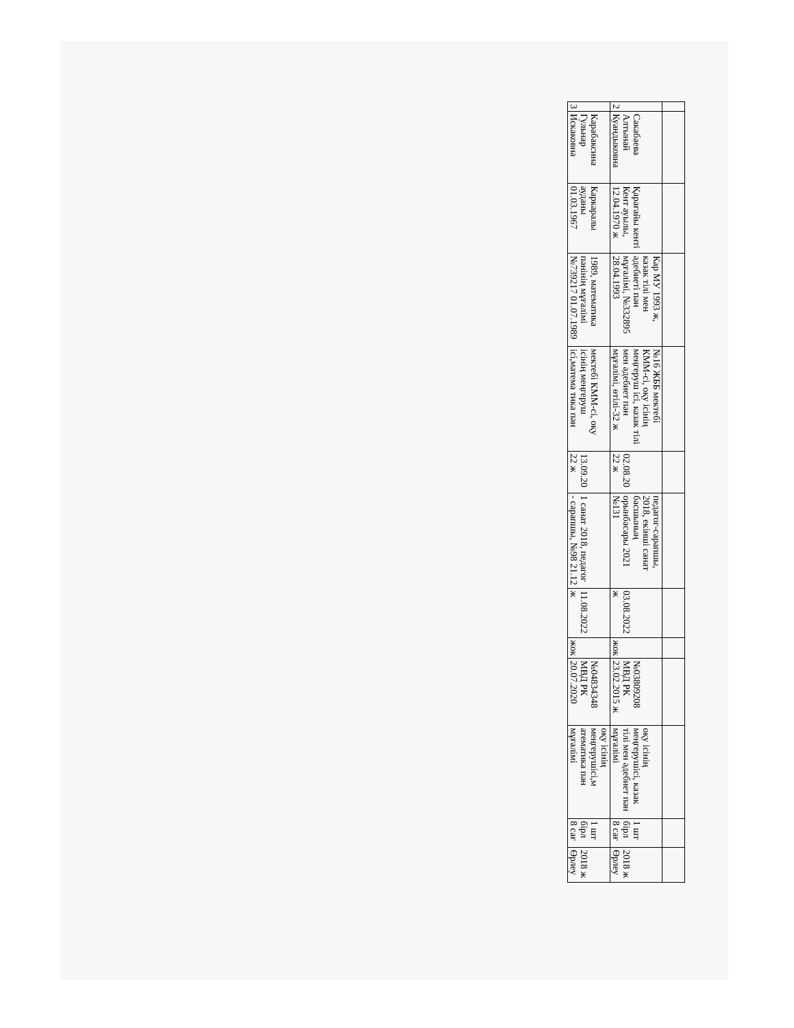| 2 | Сакабаева Алтынай Куандыковна | Қарағайы кенті Кент ауылы, 12.04.1970 ж | Кар МУ 1993 ж, казак тілі мен әдебиеті пән мұғалімі, №332895 28.04.1993 | №16 ЖББ мектебі КММ-сі, оқу ісінің меңгеруш ісі, казак тілі мен әдебиет пән мұғалімі, өтілі-32 ж | 02.08.20 22 ж | педагог-сарапшы, 2018, екінші санат басшының орынбасары 2021 №131 | 03.08.2022 ж | жок | №03809208 МВД РК 23.02.2015 ж | оқу ісінің меңгерушісі, казак тілі мен әдебиет пән мұғалімі | 1 шт бірл 8 сағ | 2018 ж Өрлеу |
| 3 | Карабаксина Гульнар Искаковна | Каркаралы ауданы 01.03.1967 | 1989, математика пәнінің мұғалімі №739217 01.07.1989 | мектебі КММ-сі, оқу ісінің меңгеруш ісі,матема тика пән | 13.09.20 22 ж | 1 санат 2018, педагог - сарапшы, №98 21.12 | 11.08.2022 ж | жок | №04834348 МВД РК 20.07.2020 | оқу ісінің меңгерушісі,м атематика пән мұғалімі | 1 шт бірл 8 сағ | 2018 ж Өрлеу |